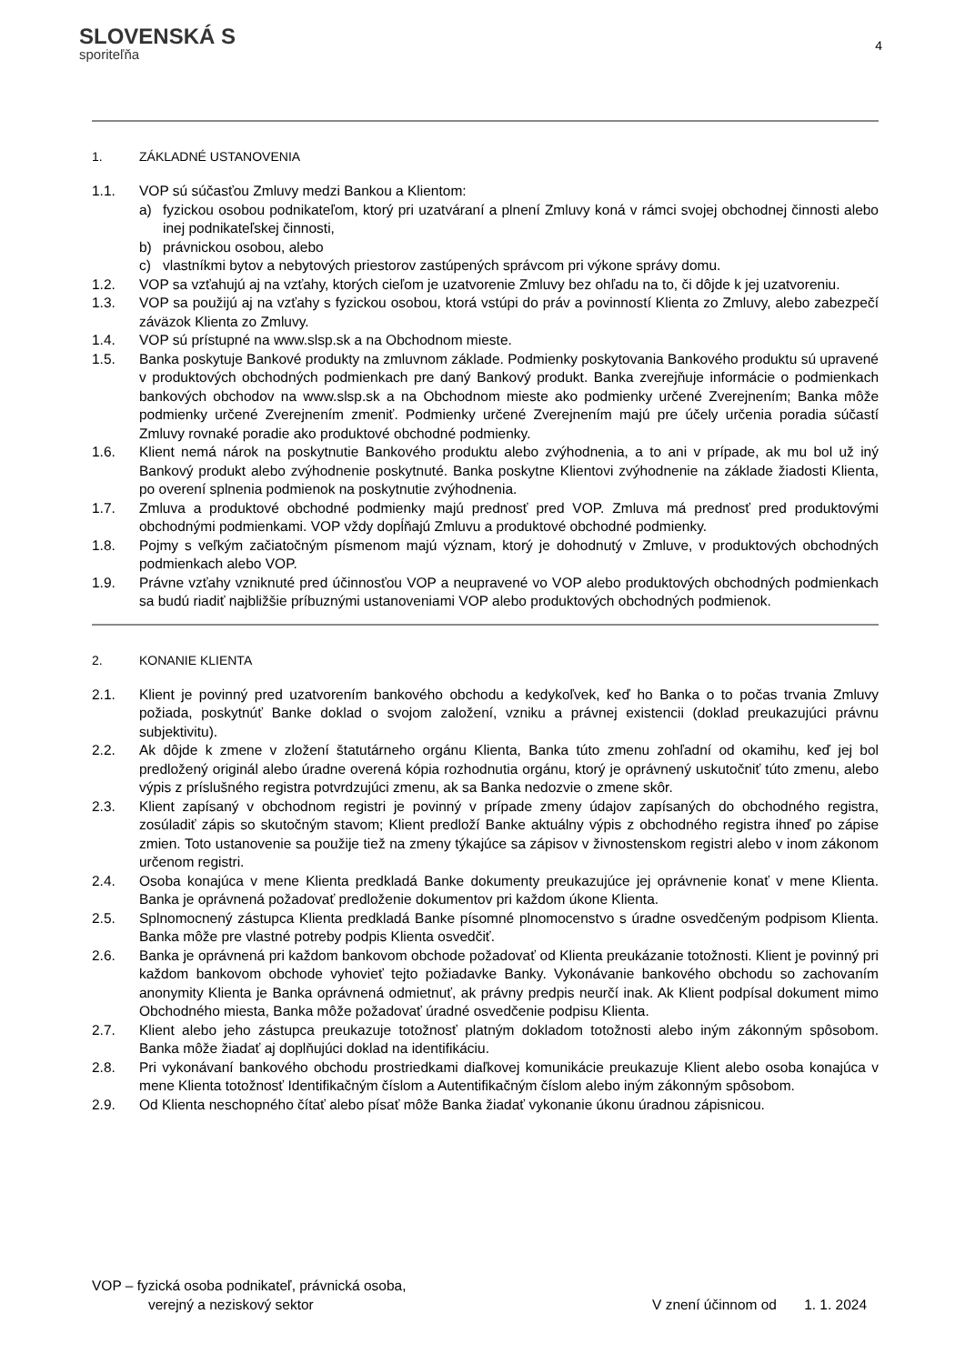SLOVENSKÁ S
sporiteľňa
4
1. ZÁKLADNÉ USTANOVENIA
1.1. VOP sú súčasťou Zmluvy medzi Bankou a Klientom:
a) fyzickou osobou podnikateľom, ktorý pri uzatváraní a plnení Zmluvy koná v rámci svojej obchodnej činnosti alebo inej podnikateľskej činnosti,
b) právnickou osobou, alebo
c) vlastníkmi bytov a nebytových priestorov zastúpených správcom pri výkone správy domu.
1.2. VOP sa vzťahujú aj na vzťahy, ktorých cieľom je uzatvorenie Zmluvy bez ohľadu na to, či dôjde k jej uzatvoreniu.
1.3. VOP sa použijú aj na vzťahy s fyzickou osobou, ktorá vstúpi do práv a povinností Klienta zo Zmluvy, alebo zabezpečí záväzok Klienta zo Zmluvy.
1.4. VOP sú prístupné na www.slsp.sk a na Obchodnom mieste.
1.5. Banka poskytuje Bankové produkty na zmluvnom základe. Podmienky poskytovania Bankového produktu sú upravené v produktových obchodných podmienkach pre daný Bankový produkt. Banka zverejňuje informácie o podmienkach bankových obchodov na www.slsp.sk a na Obchodnom mieste ako podmienky určené Zverejnením; Banka môže podmienky určené Zverejnením zmeniť. Podmienky určené Zverejnením majú pre účely určenia poradia súčastí Zmluvy rovnaké poradie ako produktové obchodné podmienky.
1.6. Klient nemá nárok na poskytnutie Bankového produktu alebo zvýhodnenia, a to ani v prípade, ak mu bol už iný Bankový produkt alebo zvýhodnenie poskytnuté. Banka poskytne Klientovi zvýhodnenie na základe žiadosti Klienta, po overení splnenia podmienok na poskytnutie zvýhodnenia.
1.7. Zmluva a produktové obchodné podmienky majú prednosť pred VOP. Zmluva má prednosť pred produktovými obchodnými podmienkami. VOP vždy dopĺňajú Zmluvu a produktové obchodné podmienky.
1.8. Pojmy s veľkým začiatočným písmenom majú význam, ktorý je dohodnutý v Zmluve, v produktových obchodných podmienkach alebo VOP.
1.9. Právne vzťahy vzniknuté pred účinnosťou VOP a neupravené vo VOP alebo produktových obchodných podmienkach sa budú riadiť najbližšie príbuznými ustanoveniami VOP alebo produktových obchodných podmienok.
2. KONANIE KLIENTA
2.1. Klient je povinný pred uzatvorením bankového obchodu a kedykoľvek, keď ho Banka o to počas trvania Zmluvy požiada, poskytnúť Banke doklad o svojom založení, vzniku a právnej existencii (doklad preukazujúci právnu subjektivitu).
2.2. Ak dôjde k zmene v zložení štatutárneho orgánu Klienta, Banka túto zmenu zohľadní od okamihu, keď jej bol predložený originál alebo úradne overená kópia rozhodnutia orgánu, ktorý je oprávnený uskutočniť túto zmenu, alebo výpis z príslušného registra potvrdzujúci zmenu, ak sa Banka nedozvie o zmene skôr.
2.3. Klient zapísaný v obchodnom registri je povinný v prípade zmeny údajov zapísaných do obchodného registra, zosúladiť zápis so skutočným stavom; Klient predloží Banke aktuálny výpis z obchodného registra ihneď po zápise zmien. Toto ustanovenie sa použije tiež na zmeny týkajúce sa zápisov v živnostenskom registri alebo v inom zákonom určenom registri.
2.4. Osoba konajúca v mene Klienta predkladá Banke dokumenty preukazujúce jej oprávnenie konať v mene Klienta. Banka je oprávnená požadovať predloženie dokumentov pri každom úkone Klienta.
2.5. Splnomocnený zástupca Klienta predkladá Banke písomné plnomocenstvo s úradne osvedčeným podpisom Klienta. Banka môže pre vlastné potreby podpis Klienta osvedčiť.
2.6. Banka je oprávnená pri každom bankovom obchode požadovať od Klienta preukázanie totožnosti. Klient je povinný pri každom bankovom obchode vyhovieť tejto požiadavke Banky. Vykonávanie bankového obchodu so zachovaním anonymity Klienta je Banka oprávnená odmietnuť, ak právny predpis neurčí inak. Ak Klient podpísal dokument mimo Obchodného miesta, Banka môže požadovať úradné osvedčenie podpisu Klienta.
2.7. Klient alebo jeho zástupca preukazuje totožnosť platným dokladom totožnosti alebo iným zákonným spôsobom. Banka môže žiadať aj doplňujúci doklad na identifikáciu.
2.8. Pri vykonávaní bankového obchodu prostriedkami diaľkovej komunikácie preukazuje Klient alebo osoba konajúca v mene Klienta totožnosť Identifikačným číslom a Autentifikačným číslom alebo iným zákonným spôsobom.
2.9. Od Klienta neschopného čítať alebo písať môže Banka žiadať vykonanie úkonu úradnou zápisnicou.
VOP – fyzická osoba podnikateľ, právnická osoba,
verejný a neziskový sektor V znení účinnom od 1. 1. 2024